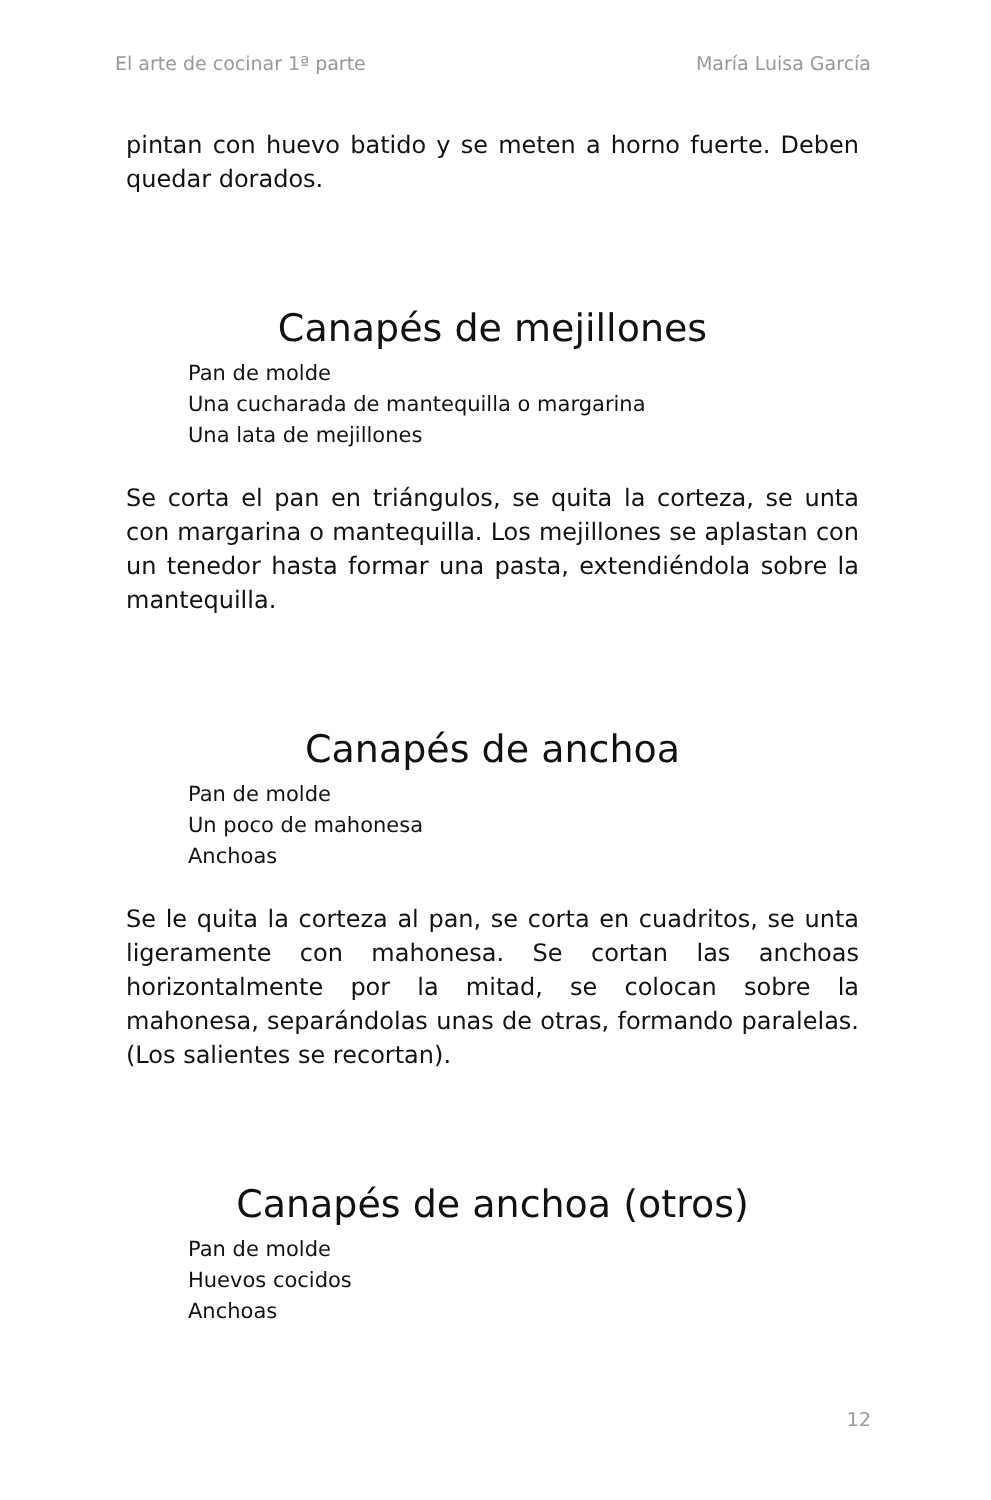El arte de cocinar 1ª parte María Luisa García
pintan con huevo batido y se meten a horno fuerte. Deben quedar dorados.
Canapés de mejillones
Pan de molde
Una cucharada de mantequilla o margarina
Una lata de mejillones
Se corta el pan en triángulos, se quita la corteza, se unta con margarina o mantequilla. Los mejillones se aplastan con un tenedor hasta formar una pasta, extendiéndola sobre la mantequilla.
Canapés de anchoa
Pan de molde
Un poco de mahonesa
Anchoas
Se le quita la corteza al pan, se corta en cuadritos, se unta ligeramente con mahonesa. Se cortan las anchoas horizontalmente por la mitad, se colocan sobre la mahonesa, separándolas unas de otras, formando paralelas. (Los salientes se recortan).
Canapés de anchoa (otros)
Pan de molde
Huevos cocidos
Anchoas
12